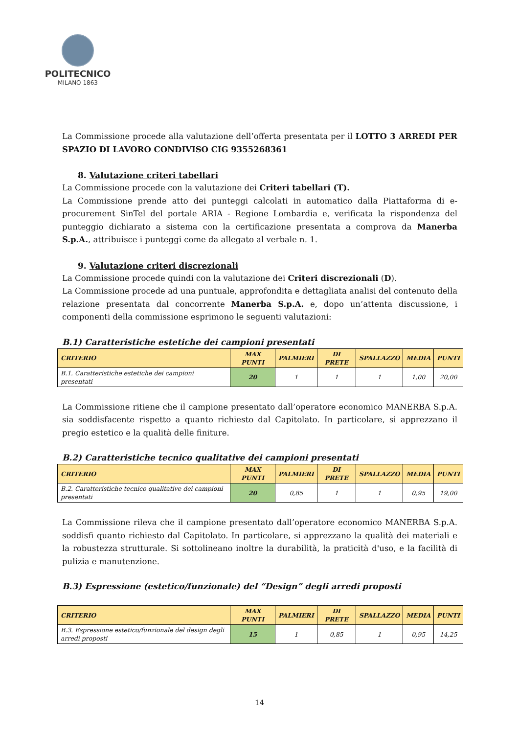POLITECNICO
MILANO 1863
La Commissione procede alla valutazione dell’offerta presentata per il LOTTO 3 ARREDI PER SPAZIO DI LAVORO CONDIVISO CIG 9355268361
8. Valutazione criteri tabellari
La Commissione procede con la valutazione dei Criteri tabellari (T).
La Commissione prende atto dei punteggi calcolati in automatico dalla Piattaforma di e-procurement SinTel del portale ARIA - Regione Lombardia e, verificata la rispondenza del punteggio dichiarato a sistema con la certificazione presentata a comprova da Manerba S.p.A., attribuisce i punteggi come da allegato al verbale n. 1.
9. Valutazione criteri discrezionali
La Commissione procede quindi con la valutazione dei Criteri discrezionali (D).
La Commissione procede ad una puntuale, approfondita e dettagliata analisi del contenuto della relazione presentata dal concorrente Manerba S.p.A. e, dopo un’attenta discussione, i componenti della commissione esprimono le seguenti valutazioni:
B.1) Caratteristiche estetiche dei campioni presentati
| CRITERIO | MAX PUNTI | PALMIERI | DI PRETE | SPALLAZZO | MEDIA | PUNTI |
| --- | --- | --- | --- | --- | --- | --- |
| B.1. Caratteristiche estetiche dei campioni presentati | 20 | 1 | 1 | 1 | 1,00 | 20,00 |
La Commissione ritiene che il campione presentato dall’operatore economico MANERBA S.p.A. sia soddisfacente rispetto a quanto richiesto dal Capitolato. In particolare, si apprezzano il pregio estetico e la qualità delle finiture.
B.2) Caratteristiche tecnico qualitative dei campioni presentati
| CRITERIO | MAX PUNTI | PALMIERI | DI PRETE | SPALLAZZO | MEDIA | PUNTI |
| --- | --- | --- | --- | --- | --- | --- |
| B.2. Caratteristiche tecnico qualitative dei campioni presentati | 20 | 0,85 | 1 | 1 | 0,95 | 19,00 |
La Commissione rileva che il campione presentato dall’operatore economico MANERBA S.p.A. soddisfi quanto richiesto dal Capitolato. In particolare, si apprezzano la qualità dei materiali e la robustezza strutturale. Si sottolineano inoltre la durabilità, la praticità d'uso, e la facilità di pulizia e manutenzione.
B.3) Espressione (estetico/funzionale) del “Design” degli arredi proposti
| CRITERIO | MAX PUNTI | PALMIERI | DI PRETE | SPALLAZZO | MEDIA | PUNTI |
| --- | --- | --- | --- | --- | --- | --- |
| B.3. Espressione estetico/funzionale del design degli arredi proposti | 15 | 1 | 0,85 | 1 | 0,95 | 14,25 |
14